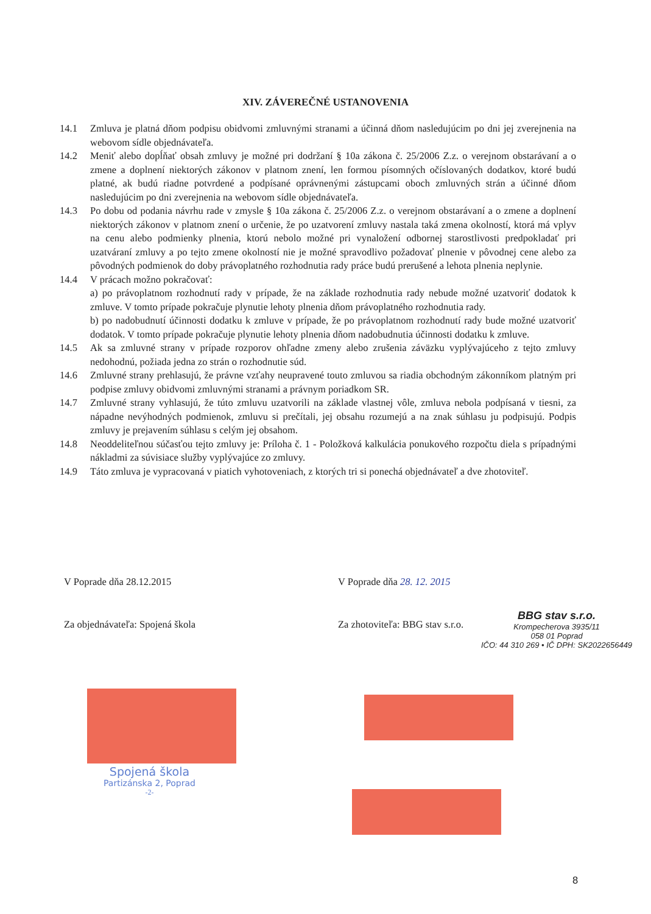XIV. ZÁVEREČNÉ USTANOVENIA
14.1 Zmluva je platná dňom podpisu obidvomi zmluvnými stranami a účinná dňom nasledujúcim po dni jej zverejnenia na webovom sídle objednávateľa.
14.2 Meniť alebo dopĺňať obsah zmluvy je možné pri dodržaní § 10a zákona č. 25/2006 Z.z. o verejnom obstarávaní a o zmene a doplnení niektorých zákonov v platnom znení, len formou písomných očíslovaných dodatkov, ktoré budú platné, ak budú riadne potvrdené a podpísané oprávnenými zástupcami oboch zmluvných strán a účinné dňom nasledujúcim po dni zverejnenia na webovom sídle objednávateľa.
14.3 Po dobu od podania návrhu rade v zmysle § 10a zákona č. 25/2006 Z.z. o verejnom obstarávaní a o zmene a doplnení niektorých zákonov v platnom znení o určenie, že po uzatvorení zmluvy nastala taká zmena okolností, ktorá má vplyv na cenu alebo podmienky plnenia, ktorú nebolo možné pri vynaložení odbornej starostlivosti predpokladať pri uzatváraní zmluvy a po tejto zmene okolností nie je možné spravodlivo požadovať plnenie v pôvodnej cene alebo za pôvodných podmienok do doby právoplatného rozhodnutia rady práce budú prerušené a lehota plnenia neplynie.
14.4 V prácach možno pokračovať:
a) po právoplatnom rozhodnutí rady v prípade, že na základe rozhodnutia rady nebude možné uzatvoriť dodatok k zmluve. V tomto prípade pokračuje plynutie lehoty plnenia dňom právoplatného rozhodnutia rady.
b) po nadobudnutí účinnosti dodatku k zmluve v prípade, že po právoplatnom rozhodnutí rady bude možné uzatvoriť dodatok. V tomto prípade pokračuje plynutie lehoty plnenia dňom nadobudnutia účinnosti dodatku k zmluve.
14.5 Ak sa zmluvné strany v prípade rozporov ohľadne zmeny alebo zrušenia záväzku vyplývajúceho z tejto zmluvy nedohodnú, požiada jedna zo strán o rozhodnutie súd.
14.6 Zmluvné strany prehlasujú, že právne vzťahy neupravené touto zmluvou sa riadia obchodným zákonníkom platným pri podpise zmluvy obidvomi zmluvnými stranami a právnym poriadkom SR.
14.7 Zmluvné strany vyhlasujú, že túto zmluvu uzatvorili na základe vlastnej vôle, zmluva nebola podpísaná v tiesni, za nápadne nevýhodných podmienok, zmluvu si prečítali, jej obsahu rozumejú a na znak súhlasu ju podpisujú. Podpis zmluvy je prejavením súhlasu s celým jej obsahom.
14.8 Neoddeliteľnou súčasťou tejto zmluvy je: Príloha č. 1 - Položková kalkulácia ponukového rozpočtu diela s prípadnými nákladmi za súvisiace služby vyplývajúce zo zmluvy.
14.9 Táto zmluva je vypracovaná v piatich vyhotoveniach, z ktorých tri si ponechá objednávateľ a dve zhotoviteľ.
V Poprade dňa 28.12.2015 V Poprade dňa 28. 12. 2015
Za objednávateľa: Spojená škola Za zhotoviteľa: BBG stav s.r.o.
BBG stav s.r.o.
Krompecherova 3935/11
058 01 Poprad
IČO: 44 310 269 • IČ DPH: SK2022656449
Spojená škola
Partizánska 2, Poprad
-2-
8